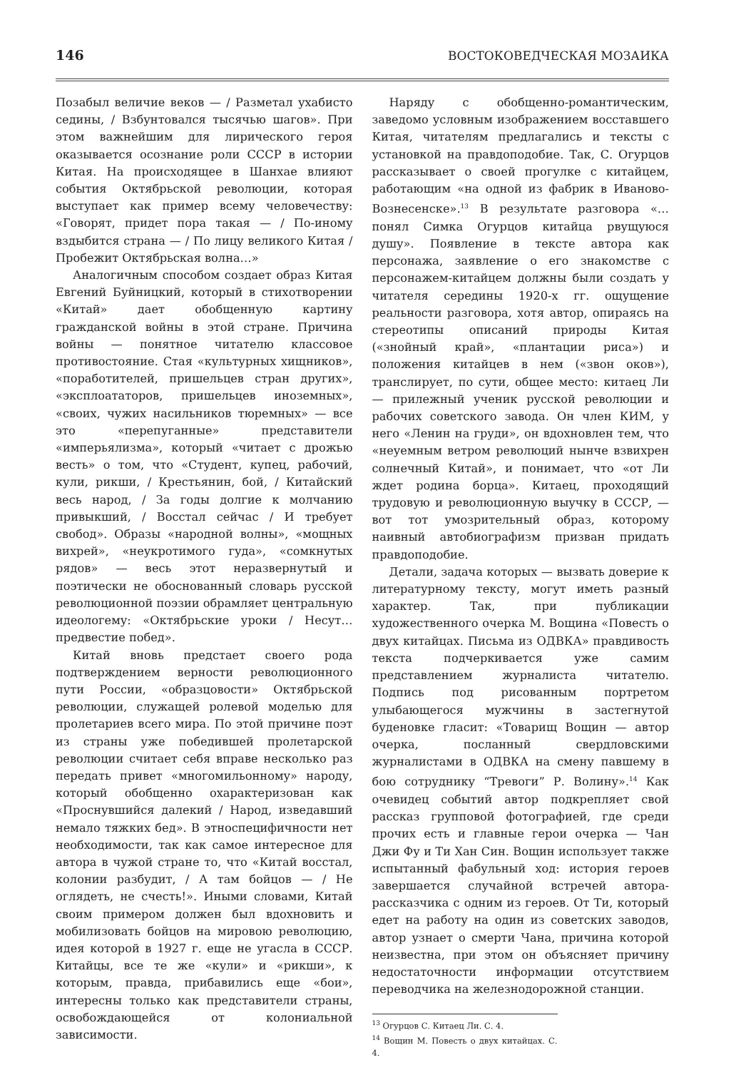146 ВОСТОКОВЕДЧЕСКАЯ МОЗАИКА
Позабыл величие веков — / Разметал ухабисто седины, / Взбунтовался тысячью шагов». При этом важнейшим для лирического героя оказывается осознание роли СССР в истории Китая. На происходящее в Шанхае влияют события Октябрьской революции, которая выступает как пример всему человечеству: «Говорят, придет пора такая — / По-иному вздыбится страна — / По лицу великого Китая / Пробежит Октябрьская волна…»
Аналогичным способом создает образ Китая Евгений Буйницкий, который в стихотворении «Китай» дает обобщенную картину гражданской войны в этой стране. Причина войны — понятное читателю классовое противостояние. Стая «культурных хищников», «поработителей, пришельцев стран других», «эксплоататоров, пришельцев иноземных», «своих, чужих насильников тюремных» — все это «перепуганные» представители «имперьялизма», который «читает с дрожью весть» о том, что «Студент, купец, рабочий, кули, рикши, / Крестьянин, бой, / Китайский весь народ, / За годы долгие к молчанию привыкший, / Восстал сейчас / И требует свобод». Образы «народной волны», «мощных вихрей», «неукротимого гуда», «сомкнутых рядов» — весь этот неразвернутый и поэтически не обоснованный словарь русской революционной поэзии обрамляет центральную идеологему: «Октябрьские уроки / Несут… предвестие побед».
Китай вновь предстает своего рода подтверждением верности революционного пути России, «образцовости» Октябрьской революции, служащей ролевой моделью для пролетариев всего мира. По этой причине поэт из страны уже победившей пролетарской революции считает себя вправе несколько раз передать привет «многомильонному» народу, который обобщенно охарактеризован как «Проснувшийся далекий / Народ, изведавший немало тяжких бед». В этноспецифичности нет необходимости, так как самое интересное для автора в чужой стране то, что «Китай восстал, колонии разбудит, / А там бойцов — / Не оглядеть, не счесть!». Иными словами, Китай своим примером должен был вдохновить и мобилизовать бойцов на мировою революцию, идея которой в 1927 г. еще не угасла в СССР. Китайцы, все те же «кули» и «рикши», к которым, правда, прибавились еще «бои», интересны только как представители страны, освобождающейся от колониальной зависимости.
Наряду с обобщенно-романтическим, заведомо условным изображением восставшего Китая, читателям предлагались и тексты с установкой на правдоподобие. Так, С. Огурцов рассказывает о своей прогулке с китайцем, работающим «на одной из фабрик в Иваново-Вознесенске».<sup>13</sup> В результате разговора «…понял Симка Огурцов китайца рвущуюся душу». Появление в тексте автора как персонажа, заявление о его знакомстве с персонажем-китайцем должны были создать у читателя середины 1920-х гг. ощущение реальности разговора, хотя автор, опираясь на стереотипы описаний природы Китая («знойный край», «плантации риса») и положения китайцев в нем («звон оков»), транслирует, по сути, общее место: китаец Ли — прилежный ученик русской революции и рабочих советского завода. Он член КИМ, у него «Ленин на груди», он вдохновлен тем, что «неуемным ветром революций нынче взвихрен солнечный Китай», и понимает, что «от Ли ждет родина борца». Китаец, проходящий трудовую и революционную выучку в СССР, — вот тот умозрительный образ, которому наивный автобиографизм призван придать правдоподобие.
Детали, задача которых — вызвать доверие к литературному тексту, могут иметь разный характер. Так, при публикации художественного очерка М. Вощина «Повесть о двух китайцах. Письма из ОДВКА» правдивость текста подчеркивается уже самим представлением журналиста читателю. Подпись под рисованным портретом улыбающегося мужчины в застегнутой буденовке гласит: «Товарищ Вощин — автор очерка, посланный свердловскими журналистами в ОДВКА на смену павшему в бою сотруднику “Тревоги” Р. Волину».<sup>14</sup> Как очевидец событий автор подкрепляет свой рассказ групповой фотографией, где среди прочих есть и главные герои очерка — Чан Джи Фу и Ти Хан Син. Вощин использует также испытанный фабульный ход: история героев завершается случайной встречей автора-рассказчика с одним из героев. От Ти, который едет на работу на один из советских заводов, автор узнает о смерти Чана, причина которой неизвестна, при этом он объясняет причину недостаточности информации отсутствием переводчика на железнодорожной станции.
<sup>13</sup> Огурцов С. Китаец Ли. С. 4.
<sup>14</sup> Вощин М. Повесть о двух китайцах. С. 4.